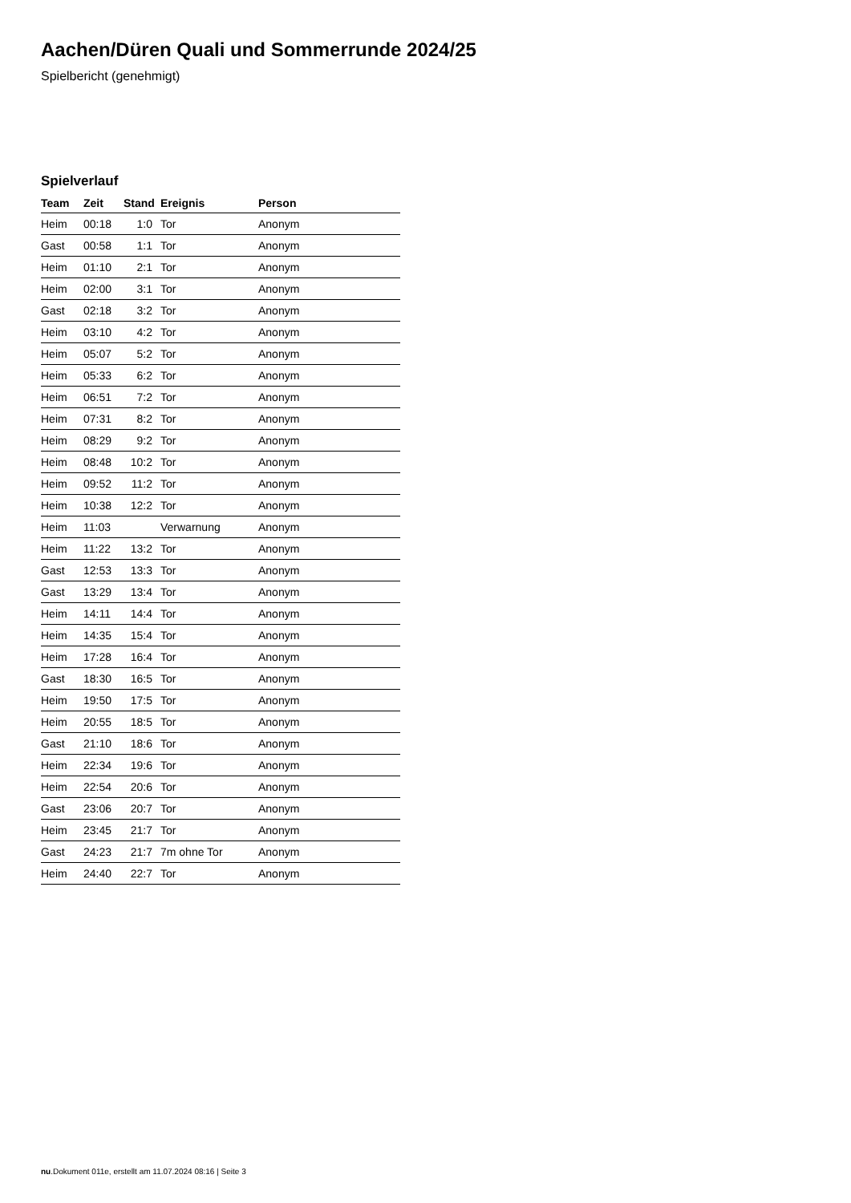Aachen/Düren Quali und Sommerrunde 2024/25
Spielbericht (genehmigt)
Spielverlauf
| Team | Zeit | Stand | Ereignis | Person |
| --- | --- | --- | --- | --- |
| Heim | 00:18 | 1:0 | Tor | Anonym |
| Gast | 00:58 | 1:1 | Tor | Anonym |
| Heim | 01:10 | 2:1 | Tor | Anonym |
| Heim | 02:00 | 3:1 | Tor | Anonym |
| Gast | 02:18 | 3:2 | Tor | Anonym |
| Heim | 03:10 | 4:2 | Tor | Anonym |
| Heim | 05:07 | 5:2 | Tor | Anonym |
| Heim | 05:33 | 6:2 | Tor | Anonym |
| Heim | 06:51 | 7:2 | Tor | Anonym |
| Heim | 07:31 | 8:2 | Tor | Anonym |
| Heim | 08:29 | 9:2 | Tor | Anonym |
| Heim | 08:48 | 10:2 | Tor | Anonym |
| Heim | 09:52 | 11:2 | Tor | Anonym |
| Heim | 10:38 | 12:2 | Tor | Anonym |
| Heim | 11:03 | | Verwarnung | Anonym |
| Heim | 11:22 | 13:2 | Tor | Anonym |
| Gast | 12:53 | 13:3 | Tor | Anonym |
| Gast | 13:29 | 13:4 | Tor | Anonym |
| Heim | 14:11 | 14:4 | Tor | Anonym |
| Heim | 14:35 | 15:4 | Tor | Anonym |
| Heim | 17:28 | 16:4 | Tor | Anonym |
| Gast | 18:30 | 16:5 | Tor | Anonym |
| Heim | 19:50 | 17:5 | Tor | Anonym |
| Heim | 20:55 | 18:5 | Tor | Anonym |
| Gast | 21:10 | 18:6 | Tor | Anonym |
| Heim | 22:34 | 19:6 | Tor | Anonym |
| Heim | 22:54 | 20:6 | Tor | Anonym |
| Gast | 23:06 | 20:7 | Tor | Anonym |
| Heim | 23:45 | 21:7 | Tor | Anonym |
| Gast | 24:23 | 21:7 | 7m ohne Tor | Anonym |
| Heim | 24:40 | 22:7 | Tor | Anonym |
nu.Dokument 011e, erstellt am 11.07.2024 08:16 | Seite 3